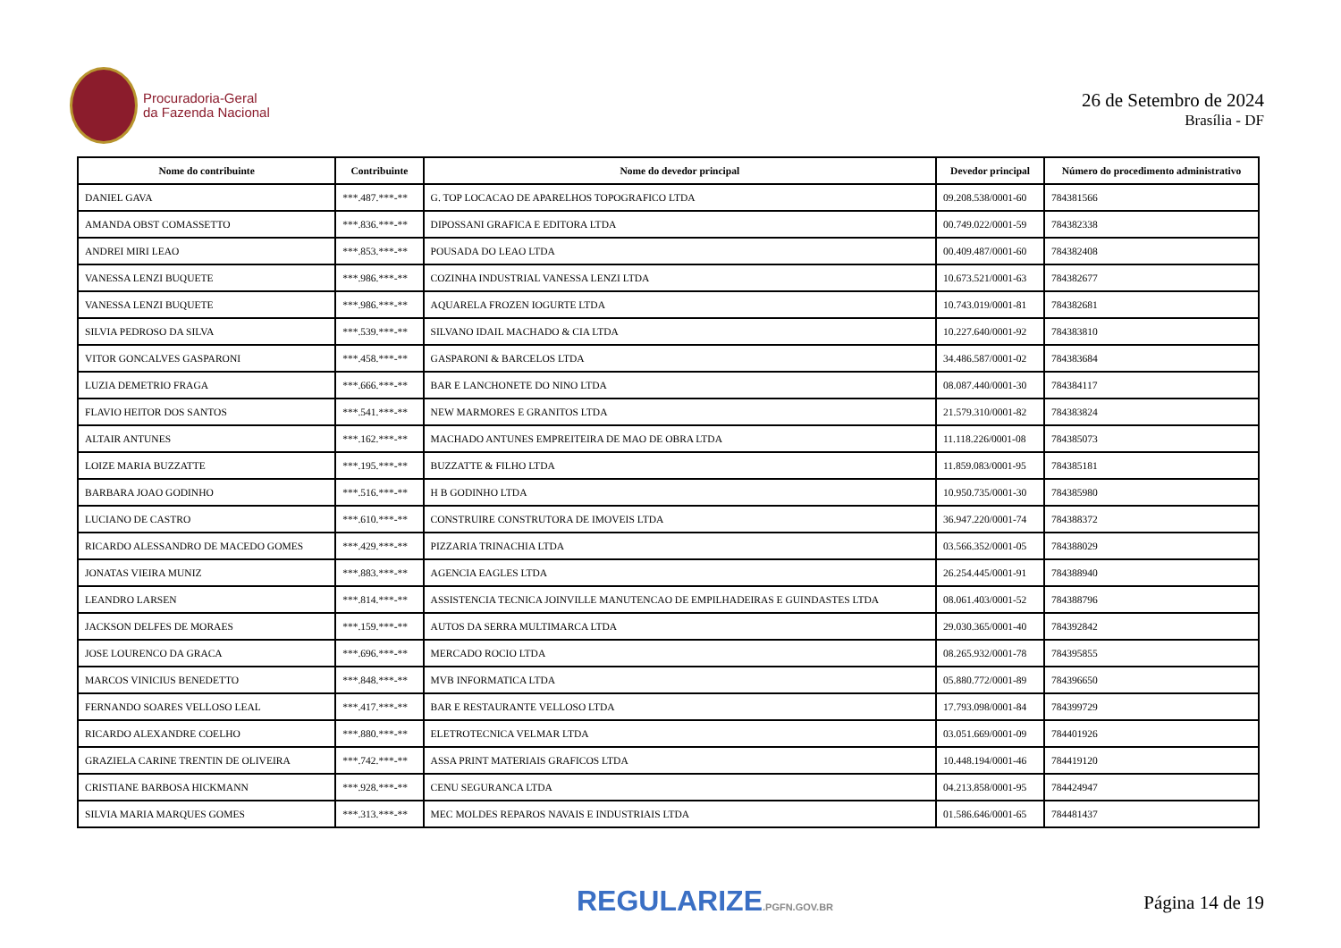Procuradoria-Geral
da Fazenda Nacional
26 de Setembro de 2024
Brasília - DF
| Nome do contribuinte | Contribuinte | Nome do devedor principal | Devedor principal | Número do procedimento administrativo |
| --- | --- | --- | --- | --- |
| DANIEL GAVA | ***.487.***-** | G. TOP LOCACAO DE APARELHOS TOPOGRAFICO LTDA | 09.208.538/0001-60 | 784381566 |
| AMANDA OBST COMASSETTO | ***.836.***-** | DIPOSSANI GRAFICA E EDITORA LTDA | 00.749.022/0001-59 | 784382338 |
| ANDREI MIRI LEAO | ***.853.***-** | POUSADA DO LEAO LTDA | 00.409.487/0001-60 | 784382408 |
| VANESSA LENZI BUQUETE | ***.986.***-** | COZINHA INDUSTRIAL VANESSA LENZI LTDA | 10.673.521/0001-63 | 784382677 |
| VANESSA LENZI BUQUETE | ***.986.***-** | AQUARELA FROZEN IOGURTE LTDA | 10.743.019/0001-81 | 784382681 |
| SILVIA PEDROSO DA SILVA | ***.539.***-** | SILVANO IDAIL MACHADO & CIA LTDA | 10.227.640/0001-92 | 784383810 |
| VITOR GONCALVES GASPARONI | ***.458.***-** | GASPARONI & BARCELOS LTDA | 34.486.587/0001-02 | 784383684 |
| LUZIA DEMETRIO FRAGA | ***.666.***-** | BAR E LANCHONETE DO NINO LTDA | 08.087.440/0001-30 | 784384117 |
| FLAVIO HEITOR DOS SANTOS | ***.541.***-** | NEW MARMORES E GRANITOS LTDA | 21.579.310/0001-82 | 784383824 |
| ALTAIR ANTUNES | ***.162.***-** | MACHADO ANTUNES EMPREITEIRA DE MAO DE OBRA LTDA | 11.118.226/0001-08 | 784385073 |
| LOIZE MARIA BUZZATTE | ***.195.***-** | BUZZATTE & FILHO LTDA | 11.859.083/0001-95 | 784385181 |
| BARBARA JOAO GODINHO | ***.516.***-** | H B GODINHO LTDA | 10.950.735/0001-30 | 784385980 |
| LUCIANO DE CASTRO | ***.610.***-** | CONSTRUIRE CONSTRUTORA DE IMOVEIS LTDA | 36.947.220/0001-74 | 784388372 |
| RICARDO ALESSANDRO DE MACEDO GOMES | ***.429.***-** | PIZZARIA TRINACHIA LTDA | 03.566.352/0001-05 | 784388029 |
| JONATAS VIEIRA MUNIZ | ***.883.***-** | AGENCIA EAGLES LTDA | 26.254.445/0001-91 | 784388940 |
| LEANDRO LARSEN | ***.814.***-** | ASSISTENCIA TECNICA JOINVILLE MANUTENCAO DE EMPILHADEIRAS E GUINDASTES LTDA | 08.061.403/0001-52 | 784388796 |
| JACKSON DELFES DE MORAES | ***.159.***-** | AUTOS DA SERRA MULTIMARCA LTDA | 29.030.365/0001-40 | 784392842 |
| JOSE LOURENCO DA GRACA | ***.696.***-** | MERCADO ROCIO LTDA | 08.265.932/0001-78 | 784395855 |
| MARCOS VINICIUS BENEDETTO | ***.848.***-** | MVB INFORMATICA LTDA | 05.880.772/0001-89 | 784396650 |
| FERNANDO SOARES VELLOSO LEAL | ***.417.***-** | BAR E RESTAURANTE VELLOSO LTDA | 17.793.098/0001-84 | 784399729 |
| RICARDO ALEXANDRE COELHO | ***.880.***-** | ELETROTECNICA VELMAR LTDA | 03.051.669/0001-09 | 784401926 |
| GRAZIELA CARINE TRENTIN DE OLIVEIRA | ***.742.***-** | ASSA PRINT MATERIAIS GRAFICOS LTDA | 10.448.194/0001-46 | 784419120 |
| CRISTIANE BARBOSA HICKMANN | ***.928.***-** | CENU SEGURANCA LTDA | 04.213.858/0001-95 | 784424947 |
| SILVIA MARIA MARQUES GOMES | ***.313.***-** | MEC MOLDES REPAROS NAVAIS E INDUSTRIAIS LTDA | 01.586.646/0001-65 | 784481437 |
REGULARIZE.PGFN.GOV.BR
Página 14 de 19